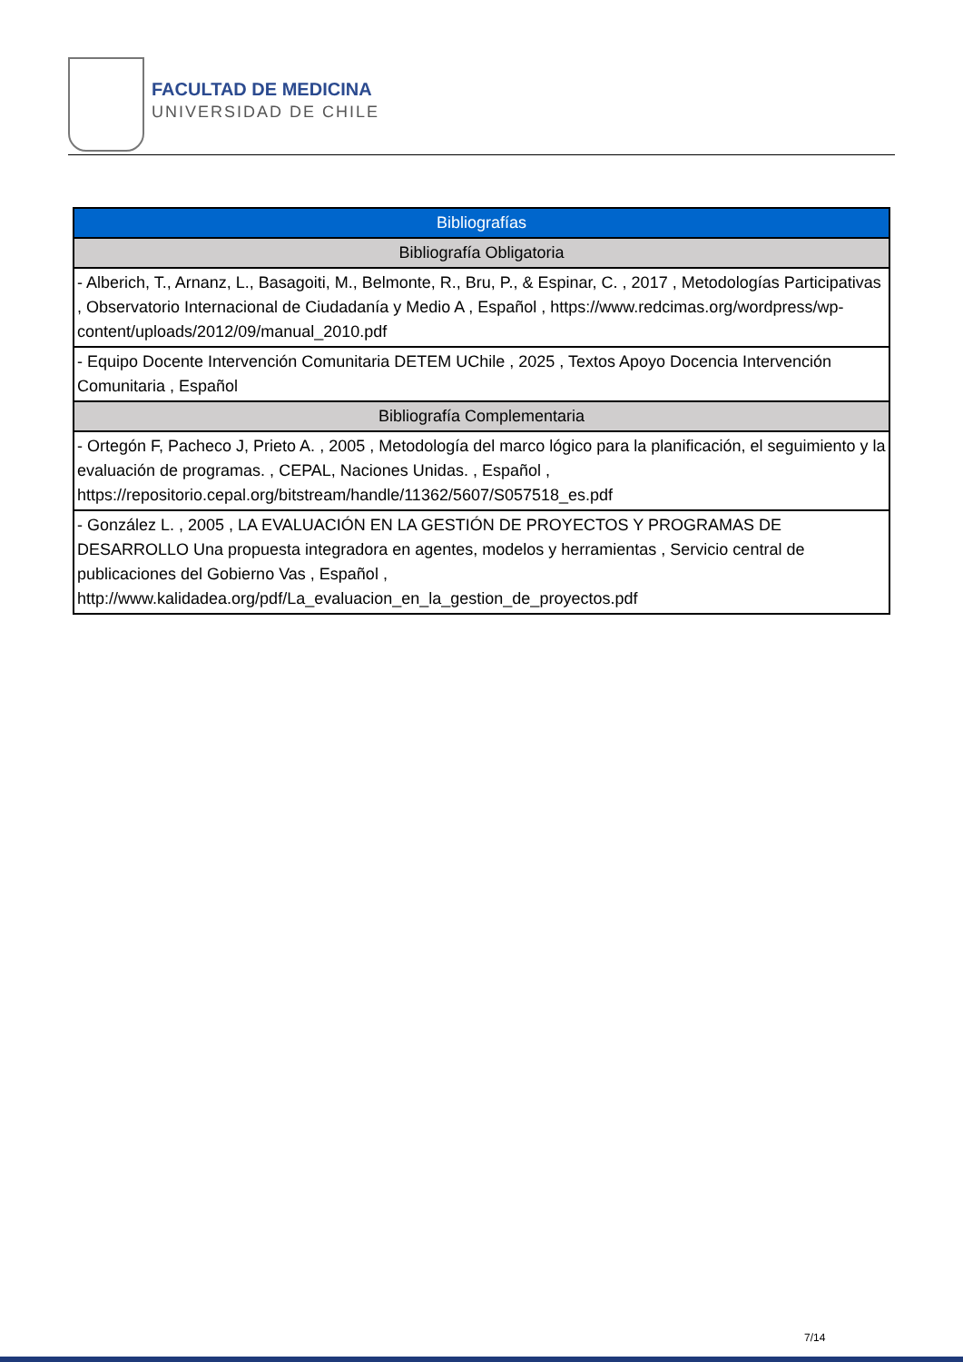FACULTAD DE MEDICINA
UNIVERSIDAD DE CHILE
| Bibliografías |
| --- |
| Bibliografía Obligatoria |
| - Alberich, T., Arnanz, L., Basagoiti, M., Belmonte, R., Bru, P., & Espinar, C. , 2017 , Metodologías Participativas , Observatorio Internacional de Ciudadanía y Medio A , Español , https://www.redcimas.org/wordpress/wp-content/uploads/2012/09/manual_2010.pdf |
| - Equipo Docente Intervención Comunitaria DETEM UChile , 2025 , Textos Apoyo Docencia Intervención Comunitaria , Español |
| Bibliografía Complementaria |
| - Ortegón F, Pacheco J, Prieto A. , 2005 , Metodología del marco lógico para la planificación, el seguimiento y la evaluación de programas. , CEPAL, Naciones Unidas. , Español , https://repositorio.cepal.org/bitstream/handle/11362/5607/S057518_es.pdf |
| - González L. , 2005 , LA EVALUACIÓN EN LA GESTIÓN DE PROYECTOS Y PROGRAMAS DE DESARROLLO Una propuesta integradora en agentes, modelos y herramientas , Servicio central de publicaciones del Gobierno Vas , Español , http://www.kalidadea.org/pdf/La_evaluacion_en_la_gestion_de_proyectos.pdf |
7/14